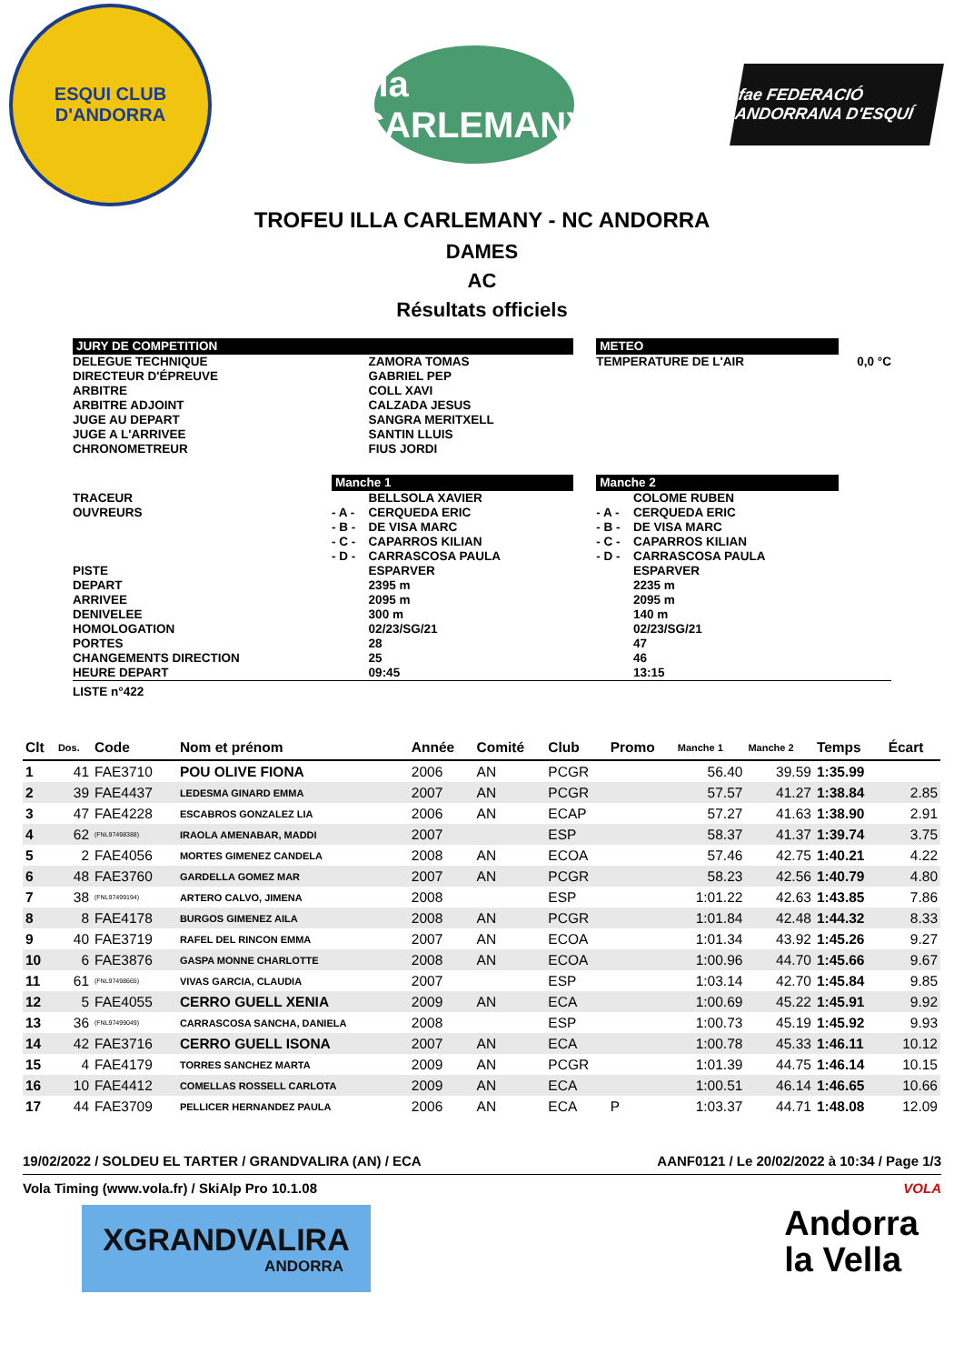ESQUI CLUB D'ANDORRA
illa
CARLEMANY
fae FEDERACIÓ ANDORRANA D'ESQUÍ
TROFEU ILLA CARLEMANY - NC ANDORRA
DAMES
AC
Résultats officiels
| JURY DE COMPETITION | | | | METEO | | |
| DELEGUE TECHNIQUE DIRECTEUR D'ÉPREUVE ARBITRE ARBITRE ADJOINT JUGE AU DEPART JUGE A L'ARRIVEE CHRONOMETREUR | | ZAMORA TOMAS GABRIEL PEP COLL XAVI CALZADA JESUS SANGRA MERITXELL SANTIN LLUIS FIUS JORDI | | TEMPERATURE DE L'AIR | | 0,0 °C |
| | Manche 1 | | | Manche 2 | | |
| TRACEUR OUVREURS | - A - - B - - C - - D - | BELLSOLA XAVIER CERQUEDA ERIC DE VISA MARC CAPARROS KILIAN CARRASCOSA PAULA | | - A - - B - - C - - D - | COLOME RUBEN CERQUEDA ERIC DE VISA MARC CAPARROS KILIAN CARRASCOSA PAULA | |
| PISTE DEPART ARRIVEE DENIVELEE HOMOLOGATION PORTES CHANGEMENTS DIRECTION HEURE DEPART | | ESPARVER 2395 m 2095 m 300 m 02/23/SG/21 28 25 09:45 | | | ESPARVER 2235 m 2095 m 140 m 02/23/SG/21 47 46 13:15 | |
| LISTE n°422 | | | | | | |
| Clt | Dos. | Code | Nom et prénom | Année | Comité | Club | Promo | Manche 1 | Manche 2 | Temps | Écart |
| --- | --- | --- | --- | --- | --- | --- | --- | --- | --- | --- | --- |
| 1 | 41 | FAE3710 | POU OLIVE FIONA | 2006 | AN | PCGR | | 56.40 | 39.59 | 1:35.99 | |
| 2 | 39 | FAE4437 | LEDESMA GINARD EMMA | 2007 | AN | PCGR | | 57.57 | 41.27 | 1:38.84 | 2.85 |
| 3 | 47 | FAE4228 | ESCABROS GONZALEZ LIA | 2006 | AN | ECAP | | 57.27 | 41.63 | 1:38.90 | 2.91 |
| 4 | 62 | (FNL97498388) | IRAOLA AMENABAR, MADDI | 2007 | | ESP | | 58.37 | 41.37 | 1:39.74 | 3.75 |
| 5 | 2 | FAE4056 | MORTES GIMENEZ CANDELA | 2008 | AN | ECOA | | 57.46 | 42.75 | 1:40.21 | 4.22 |
| 6 | 48 | FAE3760 | GARDELLA GOMEZ MAR | 2007 | AN | PCGR | | 58.23 | 42.56 | 1:40.79 | 4.80 |
| 7 | 38 | (FNL97499194) | ARTERO CALVO, JIMENA | 2008 | | ESP | | 1:01.22 | 42.63 | 1:43.85 | 7.86 |
| 8 | 8 | FAE4178 | BURGOS GIMENEZ AILA | 2008 | AN | PCGR | | 1:01.84 | 42.48 | 1:44.32 | 8.33 |
| 9 | 40 | FAE3719 | RAFEL DEL RINCON EMMA | 2007 | AN | ECOA | | 1:01.34 | 43.92 | 1:45.26 | 9.27 |
| 10 | 6 | FAE3876 | GASPA MONNE CHARLOTTE | 2008 | AN | ECOA | | 1:00.96 | 44.70 | 1:45.66 | 9.67 |
| 11 | 61 | (FNL97498665) | VIVAS GARCIA, CLAUDIA | 2007 | | ESP | | 1:03.14 | 42.70 | 1:45.84 | 9.85 |
| 12 | 5 | FAE4055 | CERRO GUELL XENIA | 2009 | AN | ECA | | 1:00.69 | 45.22 | 1:45.91 | 9.92 |
| 13 | 36 | (FNL97499049) | CARRASCOSA SANCHA, DANIELA | 2008 | | ESP | | 1:00.73 | 45.19 | 1:45.92 | 9.93 |
| 14 | 42 | FAE3716 | CERRO GUELL ISONA | 2007 | AN | ECA | | 1:00.78 | 45.33 | 1:46.11 | 10.12 |
| 15 | 4 | FAE4179 | TORRES SANCHEZ MARTA | 2009 | AN | PCGR | | 1:01.39 | 44.75 | 1:46.14 | 10.15 |
| 16 | 10 | FAE4412 | COMELLAS ROSSELL CARLOTA | 2009 | AN | ECA | | 1:00.51 | 46.14 | 1:46.65 | 10.66 |
| 17 | 44 | FAE3709 | PELLICER HERNANDEZ PAULA | 2006 | AN | ECA | P | 1:03.37 | 44.71 | 1:48.08 | 12.09 |
19/02/2022 / SOLDEU EL TARTER / GRANDVALIRA (AN) / ECA AANF0121 / Le 20/02/2022 à 10:34 / Page 1/3
Vola Timing (www.vola.fr) / SkiAlp Pro 10.1.08 VOLA
XGRANDVALIRA
ANDORRA
Andorra
la Vella